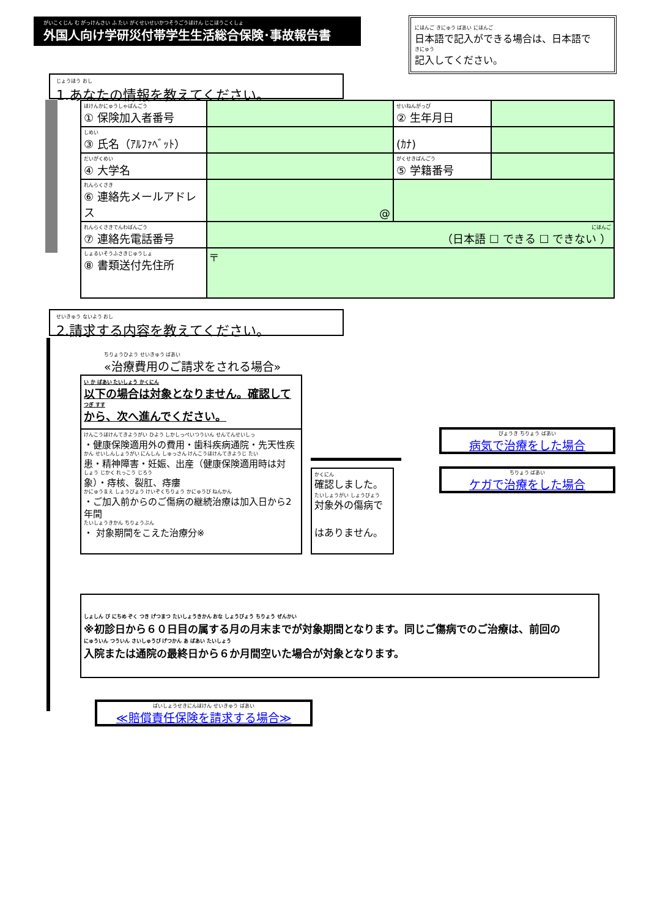がいこくじん む がっけんさい ふ たい がくせいせいかつそうごうほけん じこほうこくしょ
外国人向け学研災付帯学生生活総合保険･事故報告書
にほんご きにゅう ばあい にほんご
日本語で記入ができる場合は、日本語で
きにゅう
記入してください。
じょうほう おし
1.あなたの情報を教えてください。
| ほけんかにゅうしゃばんごう ① 保険加入者番号 | | せいねんがっぴ ② 生年月日 | | |
| しめい ③ 氏名（ｱﾙﾌｧﾍﾞｯﾄ） | | (ｶﾅ) | | |
| だいがくめい ④ 大学名 | | がくせきばんごう ⑤ 学籍番号 | | |
| れんらくさき ⑥ 連絡先メールアドレス | @ | | | |
| れんらくさきでんわばんごう ⑦ 連絡先電話番号 | にほんご （日本語 ☐ できる ☐ できない ） | | | |
| しょるいそうふさきじゅうしょ ⑧ 書類送付先住所 | 〒 | | | |
せいきゅう ないよう おし
2.請求する内容を教えてください。
ちりょうひよう せいきゅう ばあい
«治療費用のご請求をされる場合»
い か ばあい たいしょう かくにん
以下の場合は対象となりません。確認して
つぎ すす
から、次へ進んでください。
けんこうほけんてきようがい ひよう しかしっぺいつういん せんてんせいしっ
・健康保険適用外の費用・歯科疾病通院・先天性疾
かん せいしんしょうがい にんしん しゅっさん けんこうほけんてきようじ たい
患・精神障害・妊娠、出産（健康保険適用時は対
しょう じかく れっこう じろう
象）・痔核、裂肛、痔瘻
かにゅうまえ しょうびょう けいぞくちりょう かにゅうび ねんかん
・ご加入前からのご傷病の継続治療は加入日から2年間
たいしょうきかん ちりょうぶん
・ 対象期間をこえた治療分※
かくにん
確認しました。
たいしょうがい しょうびょう
対象外の傷病で
はありません。
びょうき ちりょう ばあい
病気で治療をした場合
ちりょう ばあい
ケガで治療をした場合
しょしん び にちめ ぞく つき げつまつ たいしょうきかん おな しょうびょう ちりょう ぜんかい
※初診日から６０日目の属する月の月末までが対象期間となります。同じご傷病でのご治療は、前回の
にゅういん つういん さいしゅうび げつかん あ ばあい たいしょう
入院または通院の最終日から６か月間空いた場合が対象となります。
ばいしょうせきにんほけん せいきゅう ばあい
≪賠償責任保険を請求する場合≫